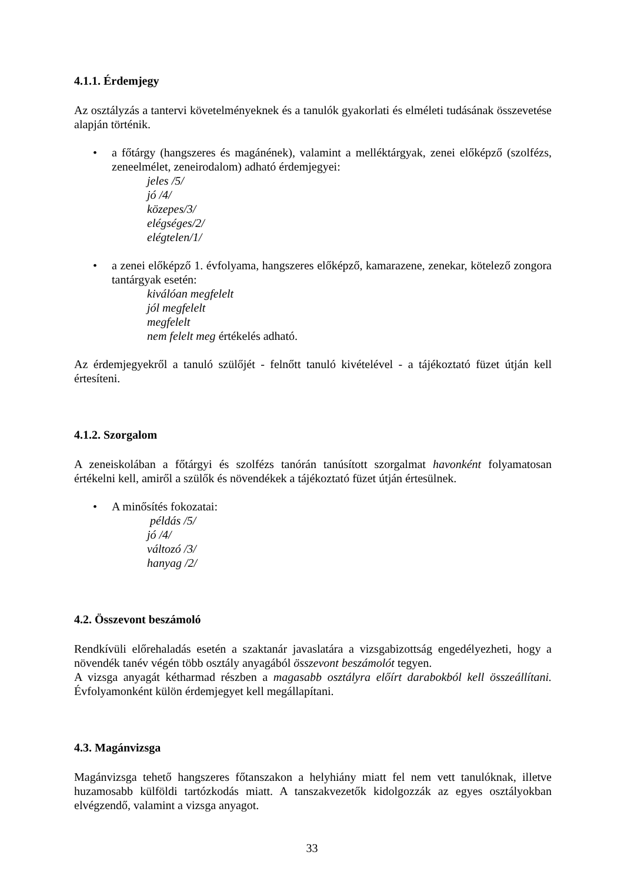4.1.1. Érdemjegy
Az osztályzás a tantervi követelményeknek és a tanulók gyakorlati és elméleti tudásának összevetése alapján történik.
• a főtárgy (hangszeres és magánének), valamint a melléktárgyak, zenei előképző (szolfézs, zeneelmélet, zeneirodalom) adható érdemjegyei:
jeles /5/
jó /4/
közepes/3/
elégséges/2/
elégtelen/1/
• a zenei előképző 1. évfolyama, hangszeres előképző, kamarazene, zenekar, kötelező zongora tantárgyak esetén:
kiválóan megfelelt
jól megfelelt
megfelelt
nem felelt meg értékelés adható.
Az érdemjegyekről a tanuló szülőjét - felnőtt tanuló kivételével - a tájékoztató füzet útján kell értesíteni.
4.1.2. Szorgalom
A zeneiskolában a főtárgyi és szolfézs tanórán tanúsított szorgalmat havonként folyamatosan értékelni kell, amiről a szülők és növendékek a tájékoztató füzet útján értesülnek.
• A minősítés fokozatai:
példás /5/
jó /4/
változó /3/
hanyag /2/
4.2. Összevont beszámoló
Rendkívüli előrehaladás esetén a szaktanár javaslatára a vizsgabizottság engedélyezheti, hogy a növendék tanév végén több osztály anyagából összevont beszámolót tegyen.
A vizsga anyagát kétharmad részben a magasabb osztályra előírt darabokból kell összeállítani. Évfolyamonként külön érdemjegyet kell megállapítani.
4.3. Magánvizsga
Magánvizsga tehető hangszeres főtanszakon a helyhiány miatt fel nem vett tanulóknak, illetve huzamosabb külföldi tartózkodás miatt. A tanszakvezetők kidolgozzák az egyes osztályokban elvégzendő, valamint a vizsga anyagot.
33